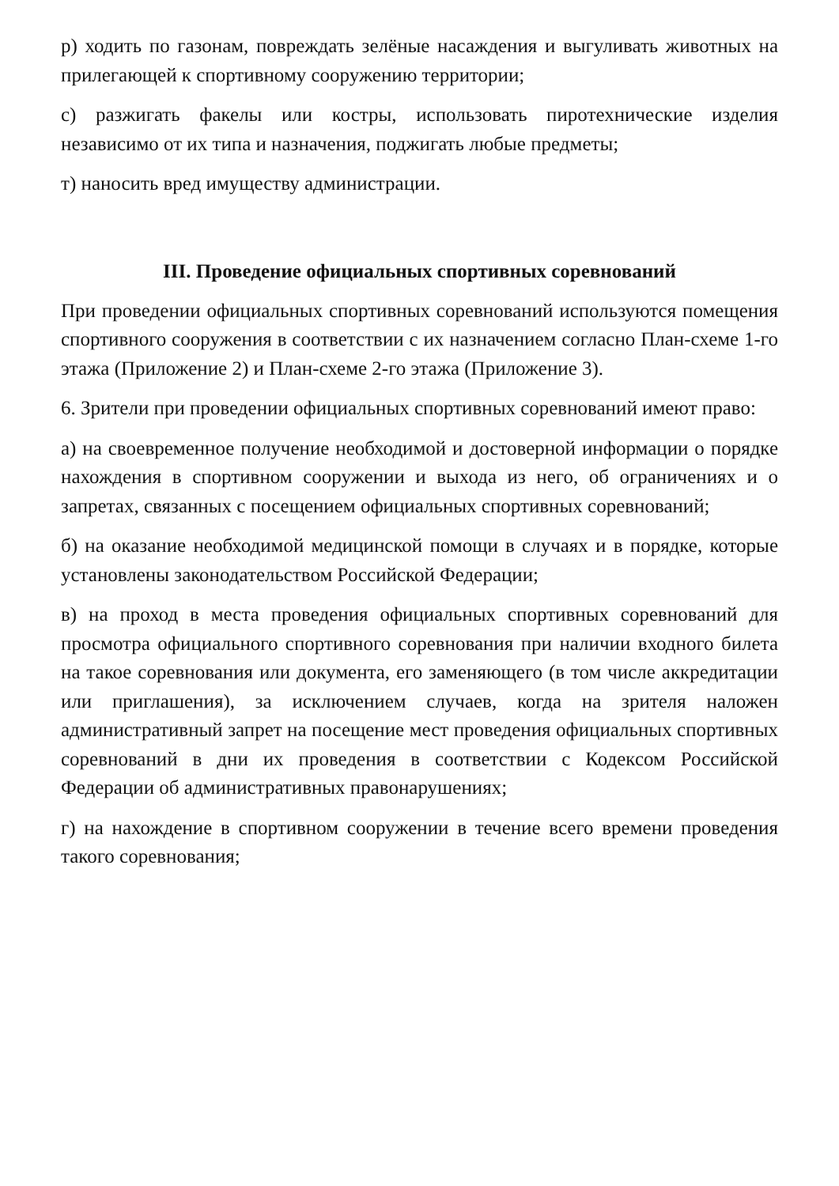р) ходить по газонам, повреждать зелёные насаждения и выгуливать животных на прилегающей к спортивному сооружению территории;
с) разжигать факелы или костры, использовать пиротехнические изделия независимо от их типа и назначения, поджигать любые предметы;
т) наносить вред имуществу администрации.
III. Проведение официальных спортивных соревнований
При проведении официальных спортивных соревнований используются помещения спортивного сооружения в соответствии с их назначением согласно План-схеме 1-го этажа (Приложение 2) и План-схеме 2-го этажа (Приложение 3).
6. Зрители при проведении официальных спортивных соревнований имеют право:
а) на своевременное получение необходимой и достоверной информации о порядке нахождения в спортивном сооружении и выхода из него, об ограничениях и о запретах, связанных с посещением официальных спортивных соревнований;
б) на оказание необходимой медицинской помощи в случаях и в порядке, которые установлены законодательством Российской Федерации;
в) на проход в места проведения официальных спортивных соревнований для просмотра официального спортивного соревнования при наличии входного билета на такое соревнования или документа, его заменяющего (в том числе аккредитации или приглашения), за исключением случаев, когда на зрителя наложен административный запрет на посещение мест проведения официальных спортивных соревнований в дни их проведения в соответствии с Кодексом Российской Федерации об административных правонарушениях;
г) на нахождение в спортивном сооружении в течение всего времени проведения такого соревнования;